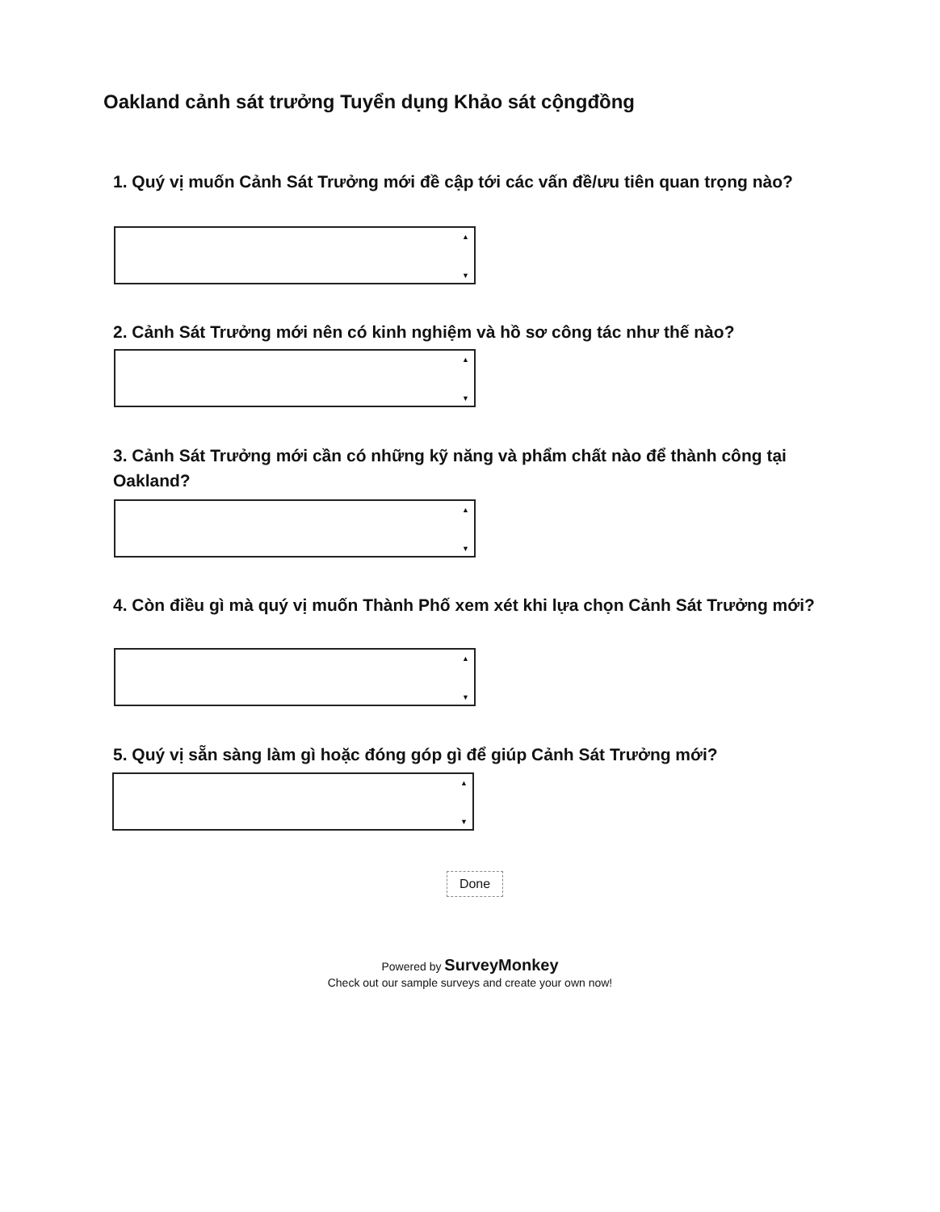Oakland cảnh sát trưởng Tuyển dụng Khảo sát cộngđồng
1. Quý vị muốn Cảnh Sát Trưởng mới đề cập tới các vấn đề/ưu tiên quan trọng nào?
▲
▼
2. Cảnh Sát Trưởng mới nên có kinh nghiệm và hồ sơ công tác như thế nào?
▲
▼
3. Cảnh Sát Trưởng mới cần có những kỹ năng và phẩm chất nào để thành công tại Oakland?
▲
▼
4. Còn điều gì mà quý vị muốn Thành Phố xem xét khi lựa chọn Cảnh Sát Trưởng mới?
▲
▼
5. Quý vị sẵn sàng làm gì hoặc đóng góp gì để giúp Cảnh Sát Trưởng mới?
▲
▼
Done
Powered by SurveyMonkey
Check out our sample surveys and create your own now!